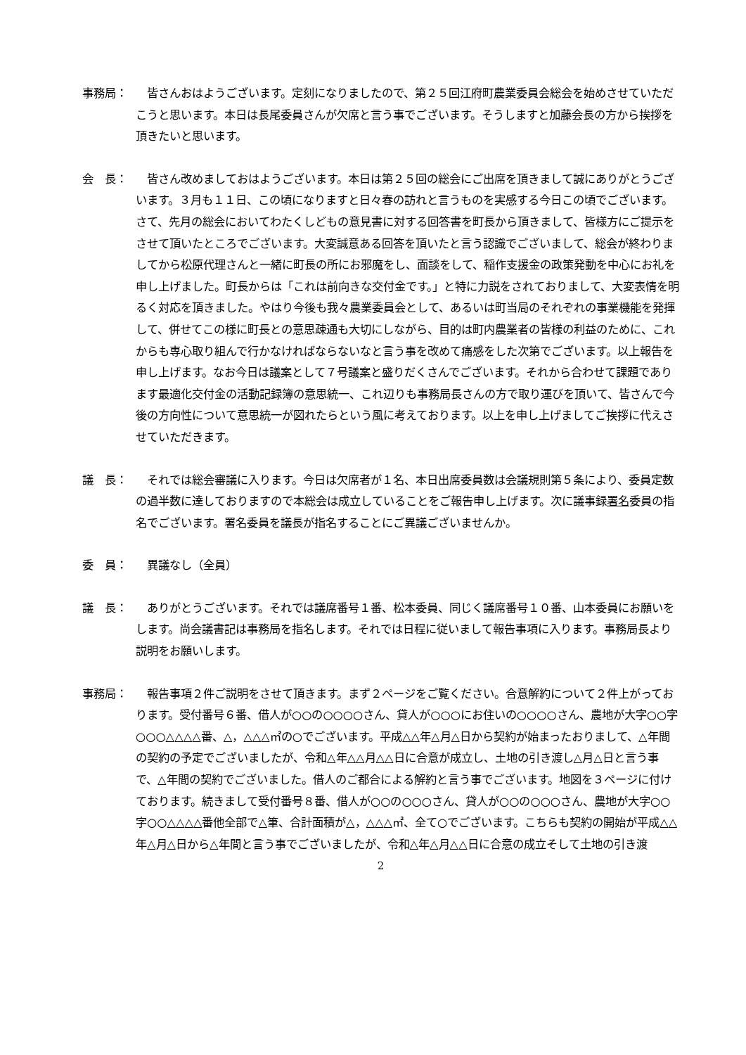事務局： 皆さんおはようございます。定刻になりましたので、第２５回江府町農業委員会総会を始めさせていただこうと思います。本日は長尾委員さんが欠席と言う事でございます。そうしますと加藤会長の方から挨拶を頂きたいと思います。
会　長： 皆さん改めましておはようございます。本日は第２５回の総会にご出席を頂きまして誠にありがとうございます。３月も１１日、この頃になりますと日々春の訪れと言うものを実感する今日この頃でございます。さて、先月の総会においてわたくしどもの意見書に対する回答書を町長から頂きまして、皆様方にご提示をさせて頂いたところでございます。大変誠意ある回答を頂いたと言う認識でございまして、総会が終わりましてから松原代理さんと一緒に町長の所にお邪魔をし、面談をして、稲作支援金の政策発動を中心にお礼を申し上げました。町長からは「これは前向きな交付金です。」と特に力説をされておりまして、大変表情を明るく対応を頂きました。やはり今後も我々農業委員会として、あるいは町当局のそれぞれの事業機能を発揮して、併せてこの様に町長との意思疎通も大切にしながら、目的は町内農業者の皆様の利益のために、これからも専心取り組んで行かなければならないなと言う事を改めて痛感をした次第でございます。以上報告を申し上げます。なお今日は議案として７号議案と盛りだくさんでございます。それから合わせて課題であります最適化交付金の活動記録簿の意思統一、これ辺りも事務局長さんの方で取り運びを頂いて、皆さんで今後の方向性について意思統一が図れたらという風に考えております。以上を申し上げましてご挨拶に代えさせていただきます。
議　長： それでは総会審議に入ります。今日は欠席者が１名、本日出席委員数は会議規則第５条により、委員定数の過半数に達しておりますので本総会は成立していることをご報告申し上げます。次に議事録署名委員の指名でございます。署名委員を議長が指名することにご異議ございませんか。
委　員： 異議なし（全員）
議　長： ありがとうございます。それでは議席番号１番、松本委員、同じく議席番号１０番、山本委員にお願いをします。尚会議書記は事務局を指名します。それでは日程に従いまして報告事項に入ります。事務局長より説明をお願いします。
事務局： 報告事項２件ご説明をさせて頂きます。まず２ページをご覧ください。合意解約について２件上がっております。受付番号６番、借人が○○の○○○○さん、貸人が○○○にお住いの○○○○さん、農地が大字○○字○○○△△△△番、△，△△△㎡の○でございます。平成△△年△月△日から契約が始まったおりまして、△年間の契約の予定でございましたが、令和△年△△月△△日に合意が成立し、土地の引き渡し△月△日と言う事で、△年間の契約でございました。借人のご都合による解約と言う事でございます。地図を３ページに付けております。続きまして受付番号８番、借人が○○の○○○さん、貸人が○○の○○○さん、農地が大字○○字○○△△△△番他全部で△筆、合計面積が△，△△△㎡、全て○でございます。こちらも契約の開始が平成△△年△月△日から△年間と言う事でございましたが、令和△年△月△△日に合意の成立そして土地の引き渡
2